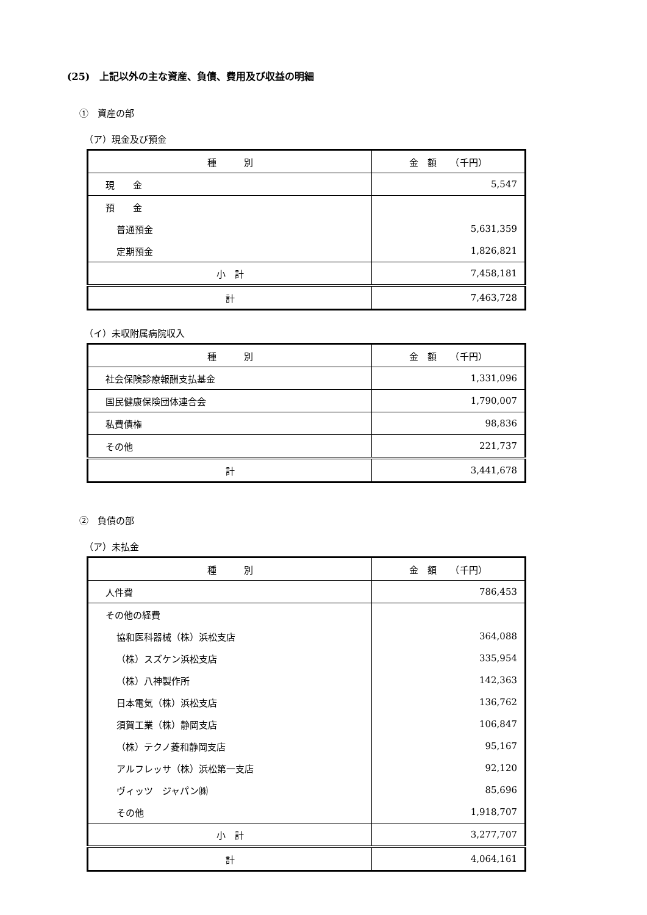(25)　上記以外の主な資産、負債、費用及び収益の明細
①　資産の部
（ア）現金及び預金
| 種 別 | 金 額 （千円） |
| --- | --- |
| 現 金 | 5,547 |
| 預 金 | |
| 普通預金 | 5,631,359 |
| 定期預金 | 1,826,821 |
| 小 計 | 7,458,181 |
| 計 | 7,463,728 |
（イ）未収附属病院収入
| 種 別 | 金 額 （千円） |
| --- | --- |
| 社会保険診療報酬支払基金 | 1,331,096 |
| 国民健康保険団体連合会 | 1,790,007 |
| 私費債権 | 98,836 |
| その他 | 221,737 |
| 計 | 3,441,678 |
②　負債の部
（ア）未払金
| 種 別 | 金 額 （千円） |
| --- | --- |
| 人件費 | 786,453 |
| その他の経費 | |
| 協和医科器械（株）浜松支店 | 364,088 |
| （株）スズケン浜松支店 | 335,954 |
| （株）八神製作所 | 142,363 |
| 日本電気（株）浜松支店 | 136,762 |
| 須賀工業（株）静岡支店 | 106,847 |
| （株）テクノ菱和静岡支店 | 95,167 |
| アルフレッサ（株）浜松第一支店 | 92,120 |
| ヴィッツ ジャパン㈱ | 85,696 |
| その他 | 1,918,707 |
| 小 計 | 3,277,707 |
| 計 | 4,064,161 |